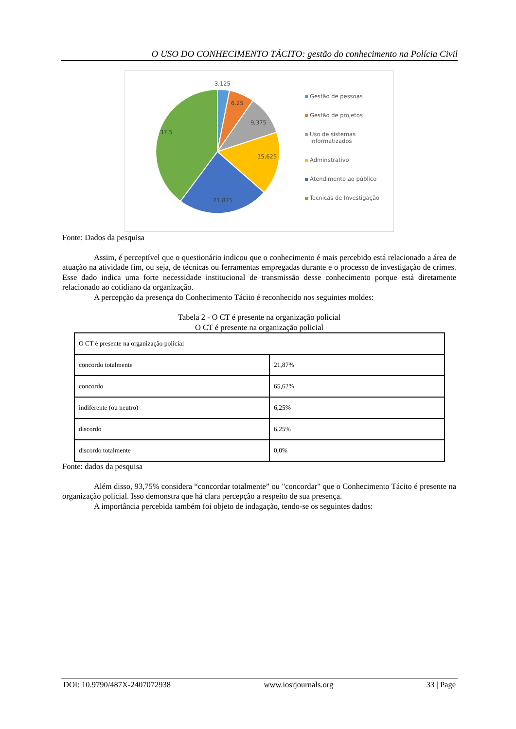O USO DO CONHECIMENTO TÁCITO: gestão do conhecimento na Polícia Civil
3,125
6,25
9,375
15,625
21,875
37,5
Gestão de pessoas
Gestão de projetos
Uso de sistemas
informatizados
Adminstrativo
Atendimento ao público
Tecnicas de Investigação
Fonte: Dados da pesquisa
Assim, é perceptível que o questionário indicou que o conhecimento é mais percebido está relacionado a área de atuação na atividade fim, ou seja, de técnicas ou ferramentas empregadas durante e o processo de investigação de crimes. Esse dado indica uma forte necessidade institucional de transmissão desse conhecimento porque está diretamente relacionado ao cotidiano da organização.
A percepção da presença do Conhecimento Tácito é reconhecido nos seguintes moldes:
Tabela 2 - O CT é presente na organização policial
O CT é presente na organização policial
| O CT é presente na organização policial | |
| concordo totalmente | 21,87% |
| concordo | 65,62% |
| indiferente (ou neutro) | 6,25% |
| discordo | 6,25% |
| discordo totalmente | 0,0% |
Fonte: dados da pesquisa
Além disso, 93,75% considera “concordar totalmente” ou "concordar" que o Conhecimento Tácito é presente na organização policial. Isso demonstra que há clara percepção a respeito de sua presença.
A importância percebida também foi objeto de indagação, tendo-se os seguintes dados:
DOI: 10.9790/487X-2407072938 www.iosrjournals.org 33 | Page